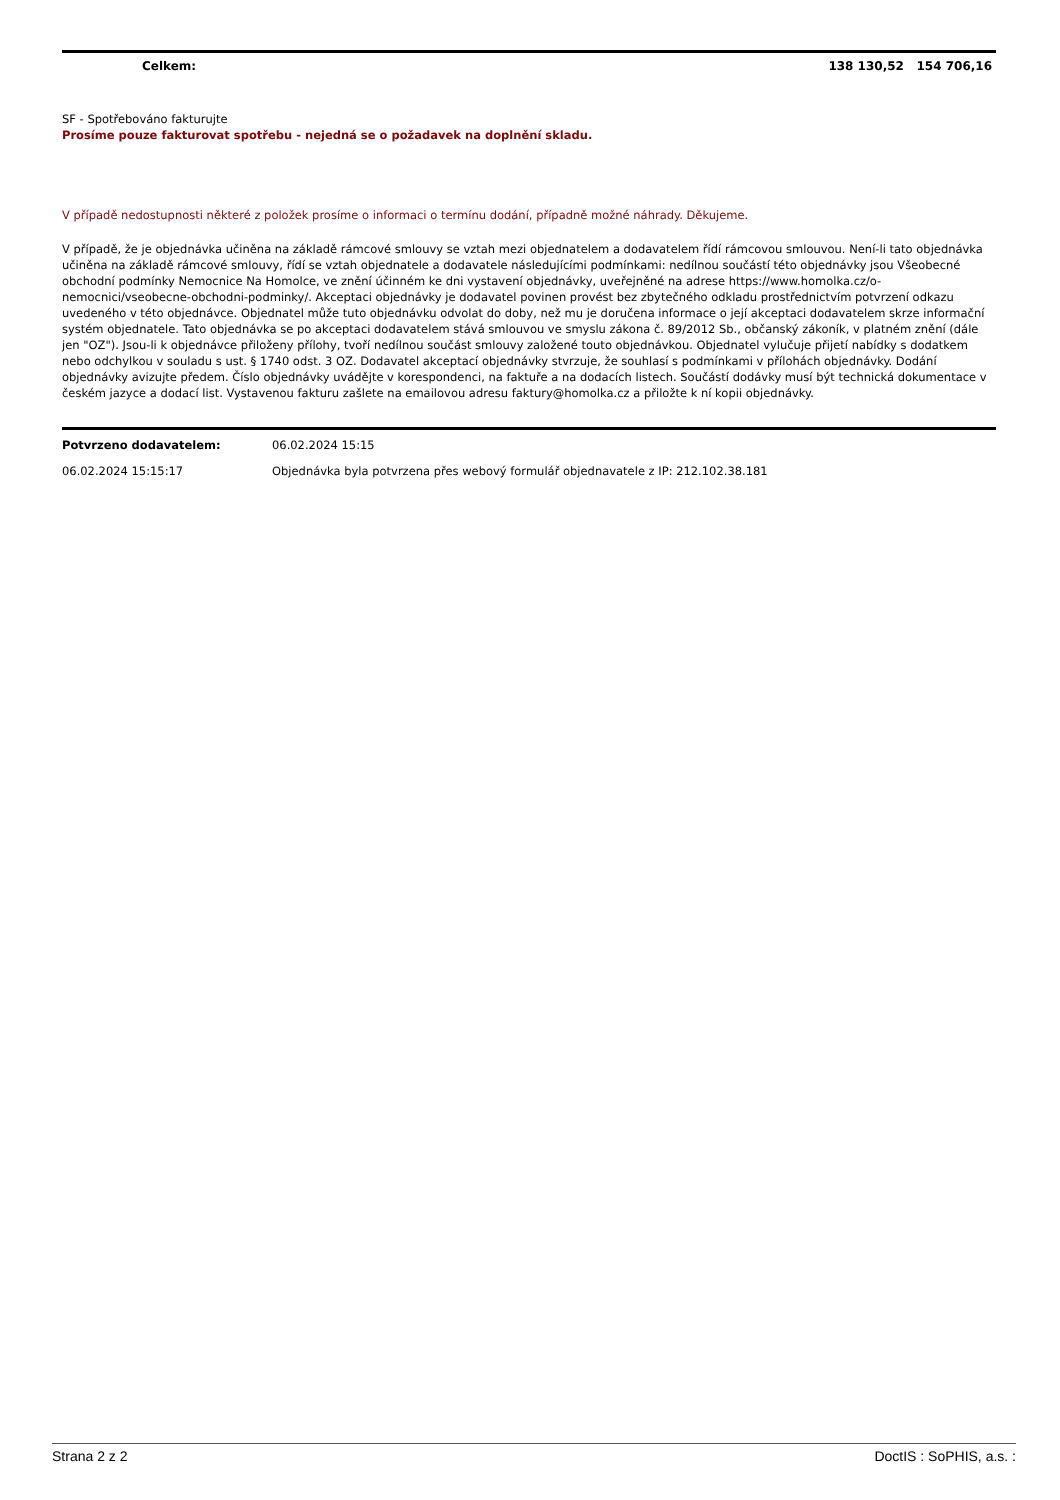Celkem: 138 130,52 154 706,16
SF - Spotřebováno fakturujte
Prosíme pouze fakturovat spotřebu - nejedná se o požadavek na doplnění skladu.
V případě nedostupnosti některé z položek prosíme o informaci o termínu dodání, případně možné náhrady. Děkujeme.
V případě, že je objednávka učiněna na základě rámcové smlouvy se vztah mezi objednatelem a dodavatelem řídí rámcovou smlouvou. Není-li tato objednávka učiněna na základě rámcové smlouvy, řídí se vztah objednatele a dodavatele následujícími podmínkami: nedílnou součástí této objednávky jsou Všeobecné obchodní podmínky Nemocnice Na Homolce, ve znění účinném ke dni vystavení objednávky, uveřejněné na adrese https://www.homolka.cz/o-nemocnici/vseobecne-obchodni-podminky/. Akceptaci objednávky je dodavatel povinen provést bez zbytečného odkladu prostřednictvím potvrzení odkazu uvedeného v této objednávce. Objednatel může tuto objednávku odvolat do doby, než mu je doručena informace o její akceptaci dodavatelem skrze informační systém objednatele. Tato objednávka se po akceptaci dodavatelem stává smlouvou ve smyslu zákona č. 89/2012 Sb., občanský zákoník, v platném znění (dále jen "OZ"). Jsou-li k objednávce přiloženy přílohy, tvoří nedílnou součást smlouvy založené touto objednávkou. Objednatel vylučuje přijetí nabídky s dodatkem nebo odchylkou v souladu s ust. § 1740 odst. 3 OZ. Dodavatel akceptací objednávky stvrzuje, že souhlasí s podmínkami v přílohách objednávky. Dodání objednávky avizujte předem. Číslo objednávky uvádějte v korespondenci, na faktuře a na dodacích listech. Součástí dodávky musí být technická dokumentace v českém jazyce a dodací list. Vystavenou fakturu zašlete na emailovou adresu faktury@homolka.cz a přiložte k ní kopii objednávky.
Potvrzeno dodavatelem: 06.02.2024 15:15
06.02.2024 15:15:17 Objednávka byla potvrzena přes webový formulář objednavatele z IP: 212.102.38.181
Strana 2 z 2 DoctIS : SoPHIS, a.s. :